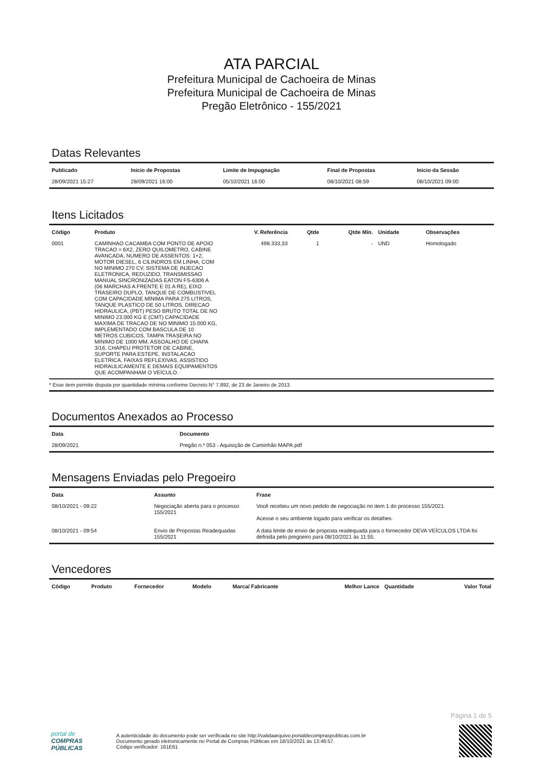ATA PARCIAL
Prefeitura Municipal de Cachoeira de Minas
Prefeitura Municipal de Cachoeira de Minas
Pregão Eletrônico - 155/2021
Datas Relevantes
| Publicado | Inicio de Propostas | Limite de Impugnação | Final de Propostas | Inicio da Sessão |
| --- | --- | --- | --- | --- |
| 28/09/2021 15:27 | 28/09/2021 16:00 | 05/10/2021 16:00 | 08/10/2021 08:59 | 08/10/2021 09:00 |
Itens Licitados
| Código | Produto | V. Referência | Qtde | Qtde Mín. | Unidade | Observações |
| --- | --- | --- | --- | --- | --- | --- |
| 0001 | CAMINHAO CACAMBA COM PONTO DE APOIO TRACAO = 6X2, ZERO QUILOMETRO, CABINE AVANCADA, NUMERO DE ASSENTOS: 1+2, MOTOR DIESEL, 6 CILINDROS EM LINHA, COM NO MINIMO 270 CV, SISTEMA DE INJECAO ELETRONICA, REDUZIDO, TRANSMISSAO MANUAL SINCRONIZADAS EATON FS-6306 A (06 MARCHAS A FRENTE E 01 A RE), EIXO TRASEIRO DUPLO, TANQUE DE COMBUSTIVEL COM CAPACIDADE MÍNIMA PARA 275 LITROS, TANQUE PLASTICO DE 50 LITROS, DIRECAO HIDRAULICA, (PBT) PESO BRUTO TOTAL DE NO MINIMO 23.000 KG E (CMT) CAPACIDADE MAXIMA DE TRACAO DE NO MINIMO 15.000 KG, IMPLEMENTADO COM BASCULA DE 10 METROS CUBICOS, TAMPA TRASEIRA NO MINIMO DE 1000 MM, ASSOALHO DE CHAPA 3/16, CHAPEU PROTETOR DE CABINE, SUPORTE PARA ESTEPE, INSTALACAO ELETRICA, FAIXAS REFLEXIVAS, ASSISTIDO HIDRAULICAMENTE E DEMAIS EQUIPAMENTOS QUE ACOMPANHAM O VEÍCULO. | 498.333,33 | 1 | - | UND | Homologado |
* Esse item permite disputa por quantidade mínima conforme Decreto N° 7.892, de 23 de Janeiro de 2013.
Documentos Anexados ao Processo
| Data | Documento |
| --- | --- |
| 28/09/2021 | Pregão n.º 053 - Aquisição de Caminhão MAPA.pdf |
Mensagens Enviadas pelo Pregoeiro
| Data | Assunto | Frase |
| --- | --- | --- |
| 08/10/2021 - 09:22 | Negociação aberta para o processo 155/2021 | Você recebeu um novo pedido de negociação no item 1 do processo 155/2021. Acesse o seu ambiente logado para verificar os detalhes. |
| 08/10/2021 - 09:54 | Envio de Propostas Readequadas 155/2021 | A data limite de envio de proposta readequada para o fornecedor DEVA VEÍCULOS LTDA foi definida pelo pregoeiro para 08/10/2021 às 11:55. |
Vencedores
| Código | Produto | Fornecedor | Modelo | Marca/ Fabricante | Melhor Lance | Quantidade | Valor Total |
| --- | --- | --- | --- | --- | --- | --- | --- |
Página 1 de 5
portal de
COMPRAS
PÚBLICAS
A autenticidade do documento pode ser verificada no site http://validaarquivo.portaldecompraspublicas.com.br
Documento gerado eletronicamente no Portal de Compras Públicas em 18/10/2021 às 13:46:57.
Código verificador: 161E61